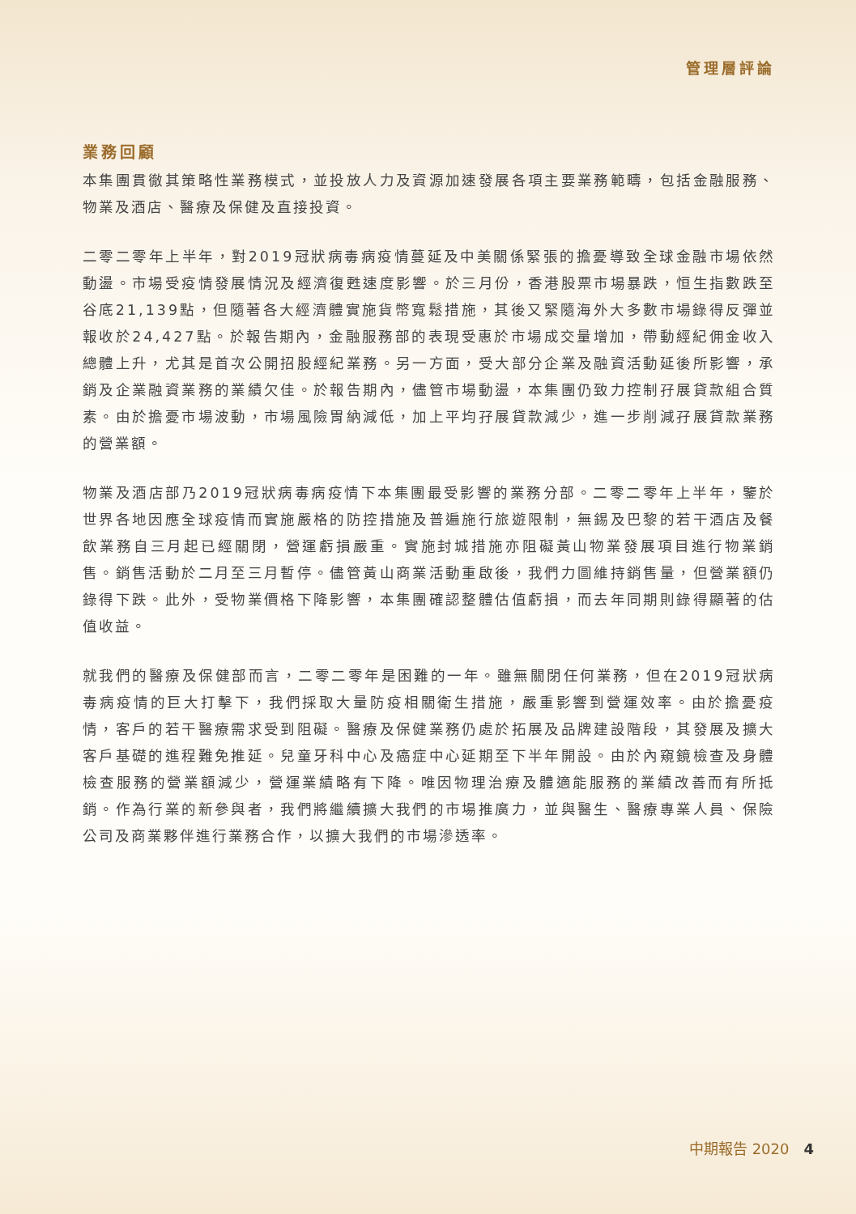管理層評論
業務回顧
本集團貫徹其策略性業務模式，並投放人力及資源加速發展各項主要業務範疇，包括金融服務、物業及酒店、醫療及保健及直接投資。
二零二零年上半年，對2019冠狀病毒病疫情蔓延及中美關係緊張的擔憂導致全球金融市場依然動盪。市場受疫情發展情況及經濟復甦速度影響。於三月份，香港股票市場暴跌，恒生指數跌至谷底21,139點，但隨著各大經濟體實施貨幣寬鬆措施，其後又緊隨海外大多數市場錄得反彈並報收於24,427點。於報告期內，金融服務部的表現受惠於市場成交量增加，帶動經紀佣金收入總體上升，尤其是首次公開招股經紀業務。另一方面，受大部分企業及融資活動延後所影響，承銷及企業融資業務的業績欠佳。於報告期內，儘管市場動盪，本集團仍致力控制孖展貸款組合質素。由於擔憂市場波動，市場風險胃納減低，加上平均孖展貸款減少，進一步削減孖展貸款業務的營業額。
物業及酒店部乃2019冠狀病毒病疫情下本集團最受影響的業務分部。二零二零年上半年，鑒於世界各地因應全球疫情而實施嚴格的防控措施及普遍施行旅遊限制，無錫及巴黎的若干酒店及餐飲業務自三月起已經關閉，營運虧損嚴重。實施封城措施亦阻礙黃山物業發展項目進行物業銷售。銷售活動於二月至三月暫停。儘管黃山商業活動重啟後，我們力圖維持銷售量，但營業額仍錄得下跌。此外，受物業價格下降影響，本集團確認整體估值虧損，而去年同期則錄得顯著的估值收益。
就我們的醫療及保健部而言，二零二零年是困難的一年。雖無關閉任何業務，但在2019冠狀病毒病疫情的巨大打擊下，我們採取大量防疫相關衛生措施，嚴重影響到營運效率。由於擔憂疫情，客戶的若干醫療需求受到阻礙。醫療及保健業務仍處於拓展及品牌建設階段，其發展及擴大客戶基礎的進程難免推延。兒童牙科中心及癌症中心延期至下半年開設。由於內窺鏡檢查及身體檢查服務的營業額減少，營運業績略有下降。唯因物理治療及體適能服務的業績改善而有所抵銷。作為行業的新參與者，我們將繼續擴大我們的市場推廣力，並與醫生、醫療專業人員、保險公司及商業夥伴進行業務合作，以擴大我們的市場滲透率。
中期報告 2020 4